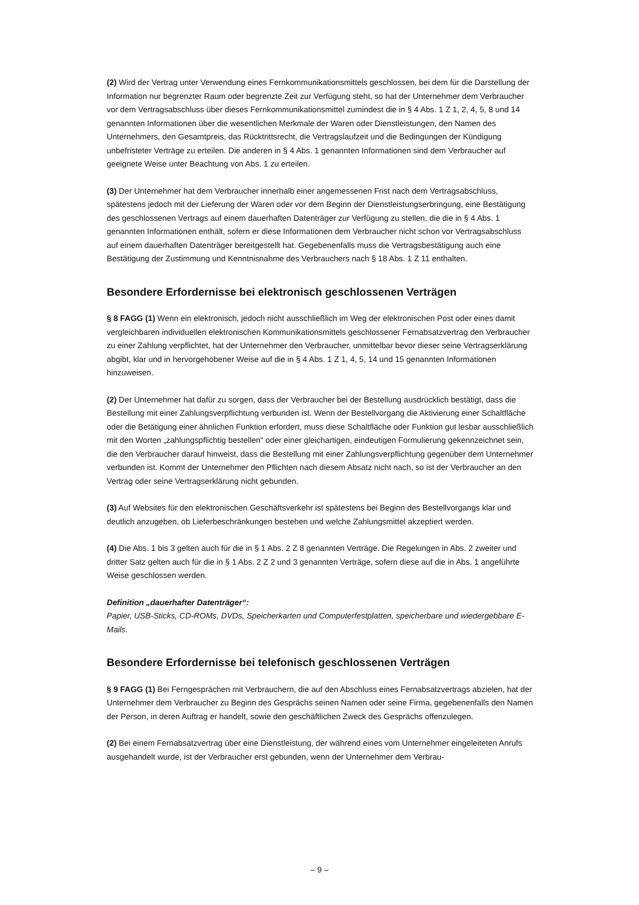(2) Wird der Vertrag unter Verwendung eines Fernkommunikationsmittels geschlossen, bei dem für die Darstellung der Information nur begrenzter Raum oder begrenzte Zeit zur Verfügung steht, so hat der Unternehmer dem Verbraucher vor dem Vertragsabschluss über dieses Fernkommunikationsmittel zumindest die in § 4 Abs. 1 Z 1, 2, 4, 5, 8 und 14 genannten Informationen über die wesentlichen Merkmale der Waren oder Dienstleistungen, den Namen des Unternehmers, den Gesamtpreis, das Rücktrittsrecht, die Vertragslaufzeit und die Bedingungen der Kündigung unbefristeter Verträge zu erteilen. Die anderen in § 4 Abs. 1 genannten Informationen sind dem Verbraucher auf geeignete Weise unter Beachtung von Abs. 1 zu erteilen.
(3) Der Unternehmer hat dem Verbraucher innerhalb einer angemessenen Frist nach dem Vertragsabschluss, spätestens jedoch mit der Lieferung der Waren oder vor dem Beginn der Dienstleistungserbringung, eine Bestätigung des geschlossenen Vertrags auf einem dauerhaften Datenträger zur Verfügung zu stellen, die die in § 4 Abs. 1 genannten Informationen enthält, sofern er diese Informationen dem Verbraucher nicht schon vor Vertragsabschluss auf einem dauerhaften Datenträger bereitgestellt hat. Gegebenenfalls muss die Vertragsbestätigung auch eine Bestätigung der Zustimmung und Kenntnisnahme des Verbrauchers nach § 18 Abs. 1 Z 11 enthalten.
Besondere Erfordernisse bei elektronisch geschlossenen Verträgen
§ 8 FAGG (1) Wenn ein elektronisch, jedoch nicht ausschließlich im Weg der elektronischen Post oder eines damit vergleichbaren individuellen elektronischen Kommunikationsmittels geschlossener Fernabsatzvertrag den Verbraucher zu einer Zahlung verpflichtet, hat der Unternehmer den Verbraucher, unmittelbar bevor dieser seine Vertragserklärung abgibt, klar und in hervorgehobener Weise auf die in § 4 Abs. 1 Z 1, 4, 5, 14 und 15 genannten Informationen hinzuweisen.
(2) Der Unternehmer hat dafür zu sorgen, dass der Verbraucher bei der Bestellung ausdrücklich bestätigt, dass die Bestellung mit einer Zahlungsverpflichtung verbunden ist. Wenn der Bestellvorgang die Aktivierung einer Schaltfläche oder die Betätigung einer ähnlichen Funktion erfordert, muss diese Schaltfläche oder Funktion gut lesbar ausschließlich mit den Worten „zahlungspflichtig bestellen“ oder einer gleichartigen, eindeutigen Formulierung gekennzeichnet sein, die den Verbraucher darauf hinweist, dass die Bestellung mit einer Zahlungsverpflichtung gegenüber dem Unternehmer verbunden ist. Kommt der Unternehmer den Pflichten nach diesem Absatz nicht nach, so ist der Verbraucher an den Vertrag oder seine Vertragserklärung nicht gebunden.
(3) Auf Websites für den elektronischen Geschäftsverkehr ist spätestens bei Beginn des Bestellvorgangs klar und deutlich anzugeben, ob Lieferbeschränkungen bestehen und welche Zahlungsmittel akzeptiert werden.
(4) Die Abs. 1 bis 3 gelten auch für die in § 1 Abs. 2 Z 8 genannten Verträge. Die Regelungen in Abs. 2 zweiter und dritter Satz gelten auch für die in § 1 Abs. 2 Z 2 und 3 genannten Verträge, sofern diese auf die in Abs. 1 angeführte Weise geschlossen werden.
Definition „dauerhafter Datenträger“:
Papier, USB-Sticks, CD-ROMs, DVDs, Speicherkarten und Computerfestplatten, speicherbare und wiedergebbare E-Mails.
Besondere Erfordernisse bei telefonisch geschlossenen Verträgen
§ 9 FAGG (1) Bei Ferngesprächen mit Verbrauchern, die auf den Abschluss eines Fernabsatzvertrags abzielen, hat der Unternehmer dem Verbraucher zu Beginn des Gesprächs seinen Namen oder seine Firma, gegebenenfalls den Namen der Person, in deren Auftrag er handelt, sowie den geschäftlichen Zweck des Gesprächs offenzulegen.
(2) Bei einem Fernabsatzvertrag über eine Dienstleistung, der während eines vom Unternehmer eingeleiteten Anrufs ausgehandelt wurde, ist der Verbraucher erst gebunden, wenn der Unternehmer dem Verbrau-
– 9 –